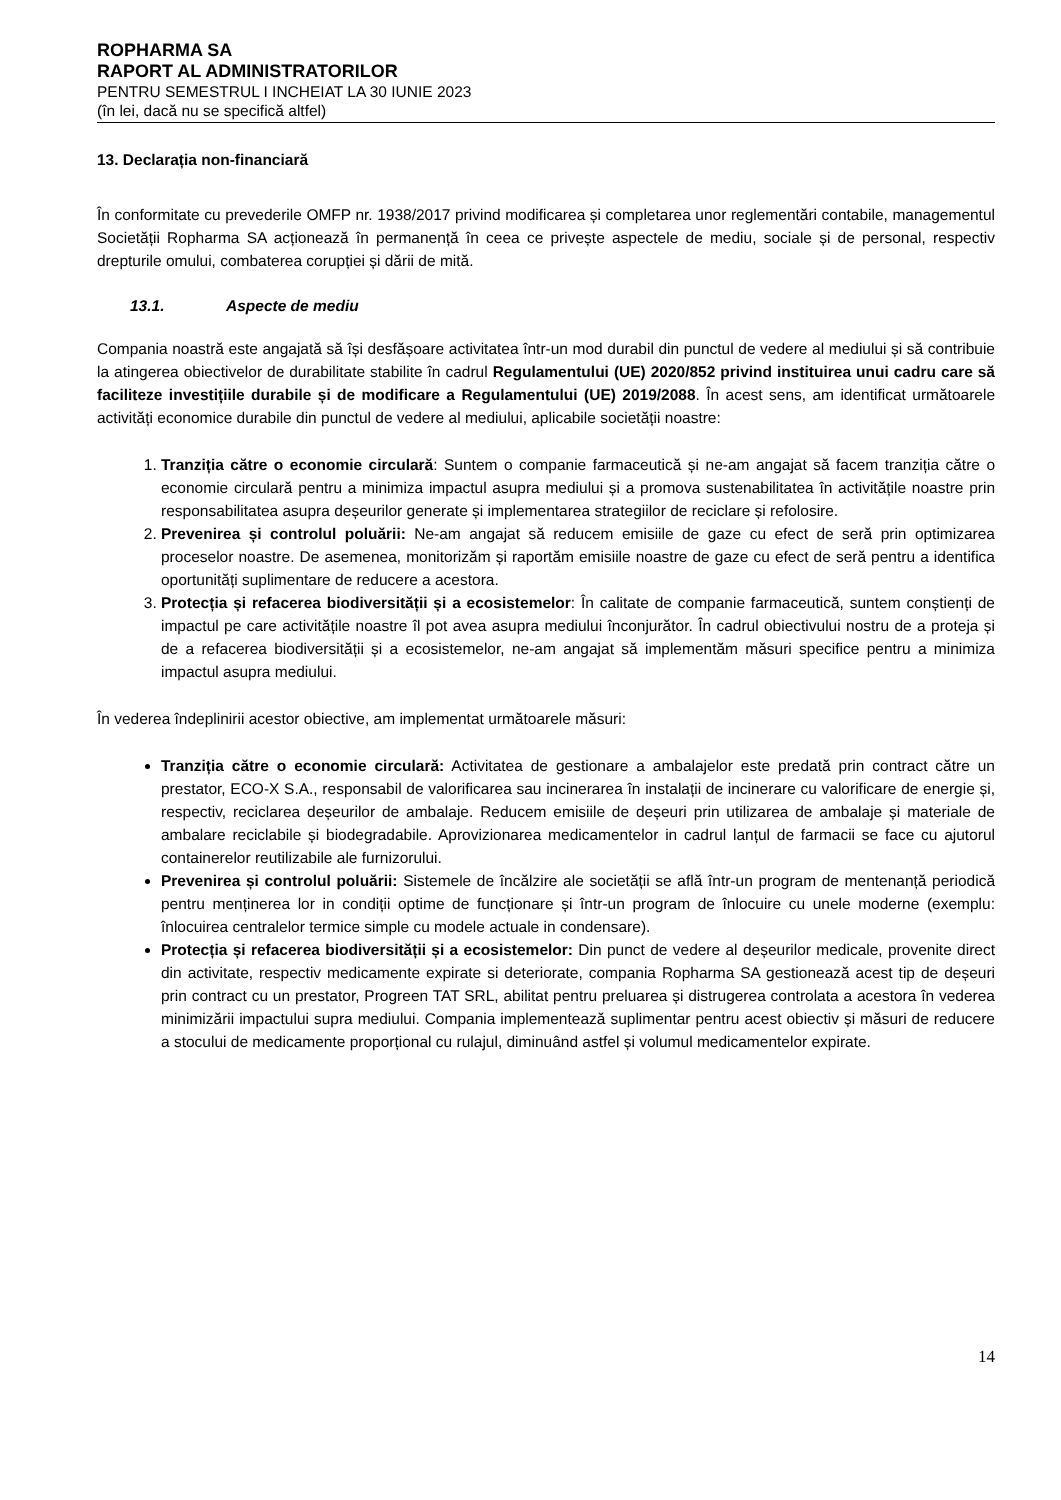ROPHARMA SA
RAPORT AL ADMINISTRATORILOR
PENTRU SEMESTRUL I INCHEIAT LA 30 IUNIE 2023
(în lei, dacă nu se specifică altfel)
13. Declarația non-financiară
În conformitate cu prevederile OMFP nr. 1938/2017 privind modificarea și completarea unor reglementări contabile, managementul Societății Ropharma SA acționează în permanență în ceea ce privește aspectele de mediu, sociale și de personal, respectiv drepturile omului, combaterea corupției și dării de mită.
13.1. Aspecte de mediu
Compania noastră este angajată să își desfășoare activitatea într-un mod durabil din punctul de vedere al mediului și să contribuie la atingerea obiectivelor de durabilitate stabilite în cadrul Regulamentului (UE) 2020/852 privind instituirea unui cadru care să faciliteze investițiile durabile și de modificare a Regulamentului (UE) 2019/2088. În acest sens, am identificat următoarele activități economice durabile din punctul de vedere al mediului, aplicabile societății noastre:
1. Tranziția către o economie circulară: Suntem o companie farmaceutică și ne-am angajat să facem tranziția către o economie circulară pentru a minimiza impactul asupra mediului și a promova sustenabilitatea în activitățile noastre prin responsabilitatea asupra deșeurilor generate și implementarea strategiilor de reciclare și refolosire.
2. Prevenirea și controlul poluării: Ne-am angajat să reducem emisiile de gaze cu efect de seră prin optimizarea proceselor noastre. De asemenea, monitorizăm și raportăm emisiile noastre de gaze cu efect de seră pentru a identifica oportunități suplimentare de reducere a acestora.
3. Protecția și refacerea biodiversității și a ecosistemelor: În calitate de companie farmaceutică, suntem conștienți de impactul pe care activitățile noastre îl pot avea asupra mediului înconjurător. În cadrul obiectivului nostru de a proteja și de a refacerea biodiversității și a ecosistemelor, ne-am angajat să implementăm măsuri specifice pentru a minimiza impactul asupra mediului.
În vederea îndeplinirii acestor obiective, am implementat următoarele măsuri:
Tranziția către o economie circulară: Activitatea de gestionare a ambalajelor este predată prin contract către un prestator, ECO-X S.A., responsabil de valorificarea sau incinerarea în instalații de incinerare cu valorificare de energie și, respectiv, reciclarea deșeurilor de ambalaje. Reducem emisiile de deșeuri prin utilizarea de ambalaje și materiale de ambalare reciclabile și biodegradabile. Aprovizionarea medicamentelor in cadrul lanțul de farmacii se face cu ajutorul containerelor reutilizabile ale furnizorului.
Prevenirea și controlul poluării: Sistemele de încălzire ale societății se află într-un program de mentenanță periodică pentru menținerea lor in condiții optime de funcționare și într-un program de înlocuire cu unele moderne (exemplu: înlocuirea centralelor termice simple cu modele actuale in condensare).
Protecția și refacerea biodiversității și a ecosistemelor: Din punct de vedere al deșeurilor medicale, provenite direct din activitate, respectiv medicamente expirate si deteriorate, compania Ropharma SA gestionează acest tip de deșeuri prin contract cu un prestator, Progreen TAT SRL, abilitat pentru preluarea și distrugerea controlata a acestora în vederea minimizării impactului supra mediului. Compania implementează suplimentar pentru acest obiectiv și măsuri de reducere a stocului de medicamente proporțional cu rulajul, diminuând astfel și volumul medicamentelor expirate.
14